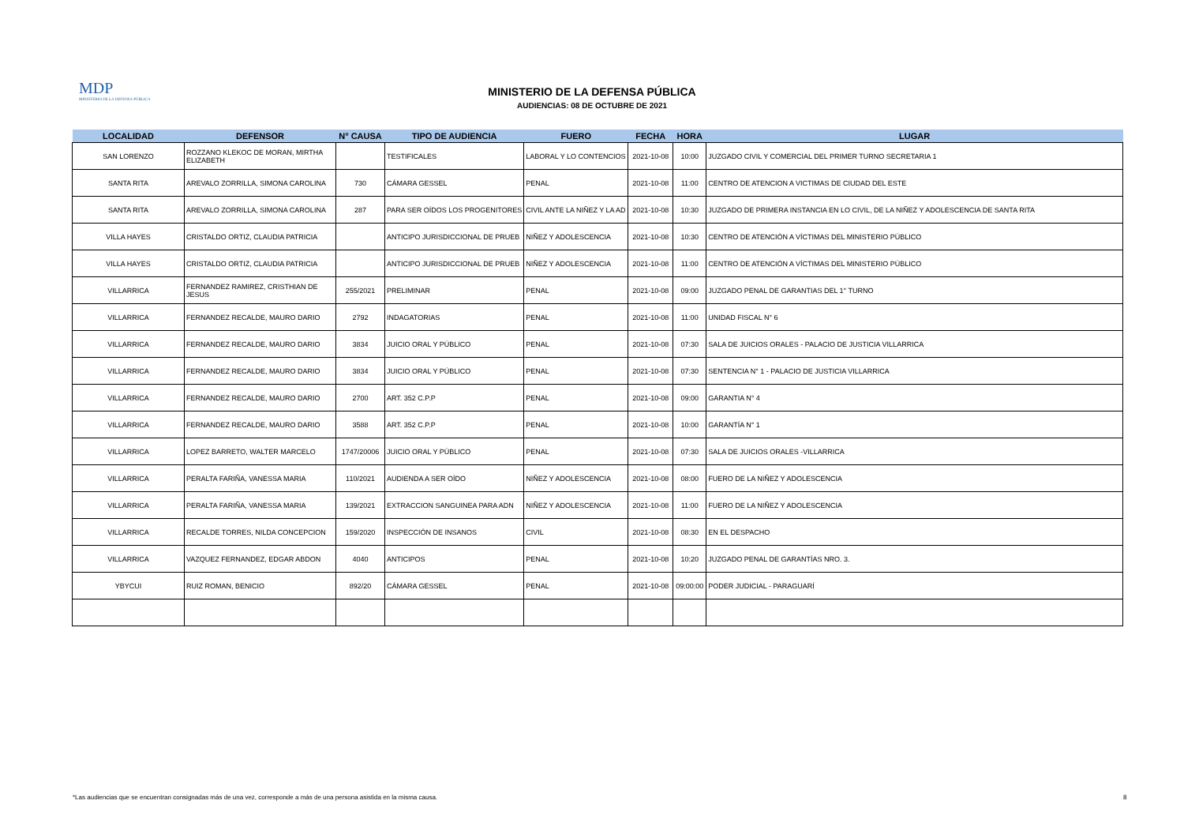MDP
MINISTERIO DE LA DEFENSA PÚBLICA
MINISTERIO DE LA DEFENSA PÚBLICA
AUDIENCIAS: 08 DE OCTUBRE DE 2021
| LOCALIDAD | DEFENSOR | N° CAUSA | TIPO DE AUDIENCIA | FUERO | FECHA | HORA | LUGAR |
| --- | --- | --- | --- | --- | --- | --- | --- |
| SAN LORENZO | ROZZANO KLEKOC DE MORAN, MIRTHA ELIZABETH | | TESTIFICALES | LABORAL Y LO CONTENCIOS | 2021-10-08 | 10:00 | JUZGADO CIVIL Y COMERCIAL DEL PRIMER TURNO SECRETARIA 1 |
| SANTA RITA | AREVALO ZORRILLA, SIMONA CAROLINA | 730 | CÁMARA GESSEL | PENAL | 2021-10-08 | 11:00 | CENTRO DE ATENCION A VICTIMAS DE CIUDAD DEL ESTE |
| SANTA RITA | AREVALO ZORRILLA, SIMONA CAROLINA | 287 | PARA SER OÍDOS LOS PROGENITORES | CIVIL ANTE LA NIÑEZ Y LA AD | 2021-10-08 | 10:30 | JUZGADO DE PRIMERA INSTANCIA EN LO CIVIL, DE LA NIÑEZ Y ADOLESCENCIA DE SANTA RITA |
| VILLA HAYES | CRISTALDO ORTIZ, CLAUDIA PATRICIA | | ANTICIPO JURISDICCIONAL DE PRUEB | NIÑEZ Y ADOLESCENCIA | 2021-10-08 | 10:30 | CENTRO DE ATENCIÓN A VÍCTIMAS DEL MINISTERIO PÚBLICO |
| VILLA HAYES | CRISTALDO ORTIZ, CLAUDIA PATRICIA | | ANTICIPO JURISDICCIONAL DE PRUEB | NIÑEZ Y ADOLESCENCIA | 2021-10-08 | 11:00 | CENTRO DE ATENCIÓN A VÍCTIMAS DEL MINISTERIO PÚBLICO |
| VILLARRICA | FERNANDEZ RAMIREZ, CRISTHIAN DE JESUS | 255/2021 | PRELIMINAR | PENAL | 2021-10-08 | 09:00 | JUZGADO PENAL DE GARANTIAS DEL 1° TURNO |
| VILLARRICA | FERNANDEZ RECALDE, MAURO DARIO | 2792 | INDAGATORIAS | PENAL | 2021-10-08 | 11:00 | UNIDAD FISCAL N° 6 |
| VILLARRICA | FERNANDEZ RECALDE, MAURO DARIO | 3834 | JUICIO ORAL Y PÚBLICO | PENAL | 2021-10-08 | 07:30 | SALA DE JUICIOS ORALES - PALACIO DE JUSTICIA VILLARRICA |
| VILLARRICA | FERNANDEZ RECALDE, MAURO DARIO | 3834 | JUICIO ORAL Y PÚBLICO | PENAL | 2021-10-08 | 07:30 | SENTENCIA N° 1 - PALACIO DE JUSTICIA VILLARRICA |
| VILLARRICA | FERNANDEZ RECALDE, MAURO DARIO | 2700 | ART. 352 C.P.P | PENAL | 2021-10-08 | 09:00 | GARANTIA N° 4 |
| VILLARRICA | FERNANDEZ RECALDE, MAURO DARIO | 3588 | ART. 352 C.P.P | PENAL | 2021-10-08 | 10:00 | GARANTÍA N° 1 |
| VILLARRICA | LOPEZ BARRETO, WALTER MARCELO | 1747/20006 | JUICIO ORAL Y PÚBLICO | PENAL | 2021-10-08 | 07:30 | SALA DE JUICIOS ORALES -VILLARRICA |
| VILLARRICA | PERALTA FARIÑA, VANESSA MARIA | 110/2021 | AUDIENDA A SER OÍDO | NIÑEZ Y ADOLESCENCIA | 2021-10-08 | 08:00 | FUERO DE LA NIÑEZ Y ADOLESCENCIA |
| VILLARRICA | PERALTA FARIÑA, VANESSA MARIA | 139/2021 | EXTRACCION SANGUINEA PARA ADN | NIÑEZ Y ADOLESCENCIA | 2021-10-08 | 11:00 | FUERO DE LA NIÑEZ Y ADOLESCENCIA |
| VILLARRICA | RECALDE TORRES, NILDA CONCEPCION | 159/2020 | INSPECCIÓN DE INSANOS | CIVIL | 2021-10-08 | 08:30 | EN EL DESPACHO |
| VILLARRICA | VAZQUEZ FERNANDEZ, EDGAR ABDON | 4040 | ANTICIPOS | PENAL | 2021-10-08 | 10:20 | JUZGADO PENAL DE GARANTÍAS NRO. 3. |
| YBYCUI | RUIZ ROMAN, BENICIO | 892/20 | CÁMARA GESSEL | PENAL | 2021-10-08 | 09:00:00 | PODER JUDICIAL - PARAGUARÍ |
*Las audiencias que se encuentran consignadas más de una vez, corresponde a más de una persona asistida en la misma causa.
8